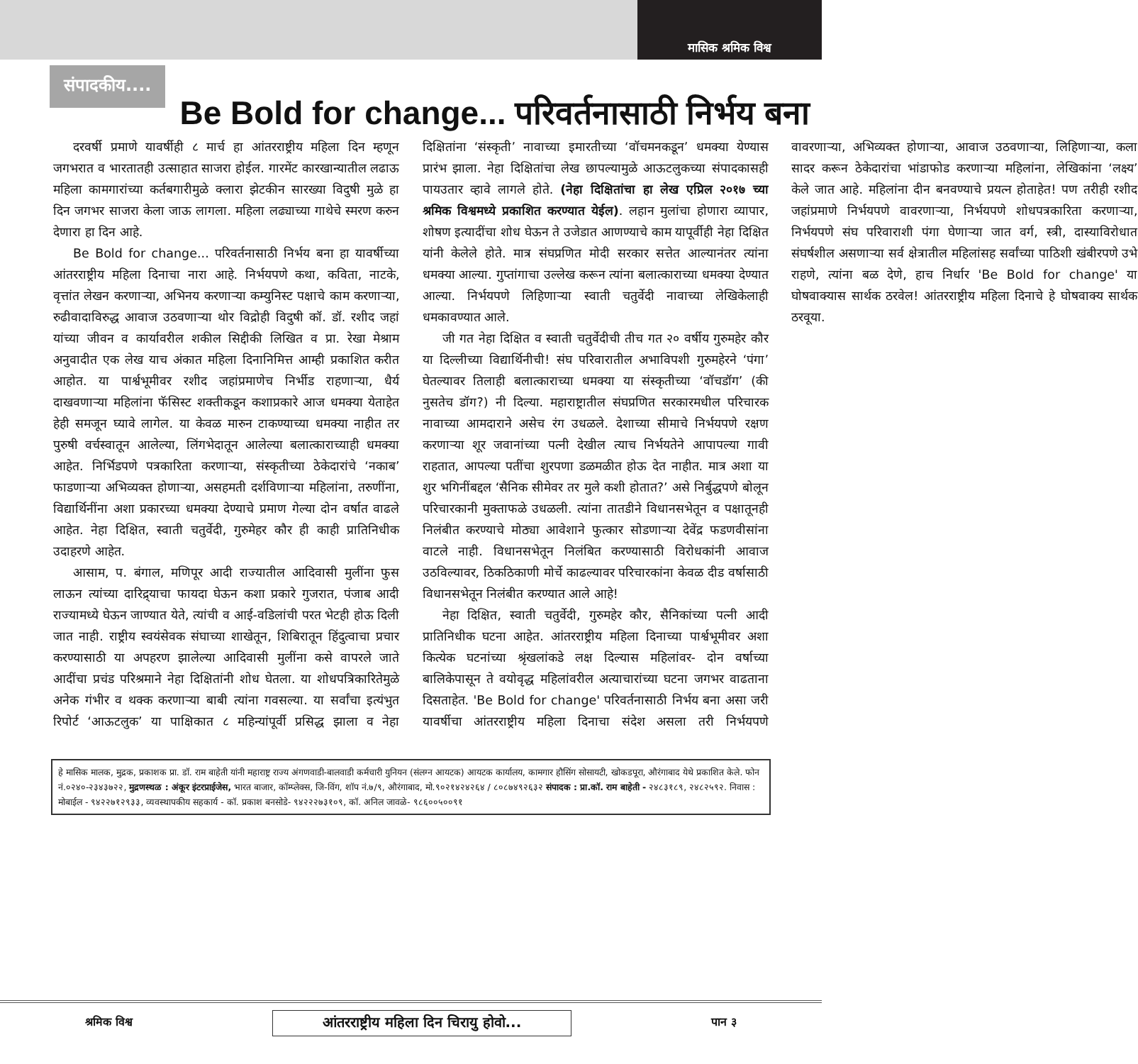मासिक श्रमिक विश्व
संपादकीय....
Be Bold for change... परिवर्तनासाठी निर्भय बना
दरवर्षी प्रमाणे यावर्षीही ८ मार्च हा आंतरराष्ट्रीय महिला दिन म्हणून जगभरात व भारतातही उत्साहात साजरा होईल. गारमेंट कारखान्यातील लढाऊ महिला कामगारांच्या कर्तबगारीमुळे क्लारा झेटकीन सारख्या विदुषी मुळे हा दिन जगभर साजरा केला जाऊ लागला. महिला लढ्याच्या गाथेचे स्मरण करुन देणारा हा दिन आहे.
Be Bold for change... परिवर्तनासाठी निर्भय बना हा यावर्षीच्या आंतरराष्ट्रीय महिला दिनाचा नारा आहे. निर्भयपणे कथा, कविता, नाटके, वृत्तांत लेखन करणाऱ्या, अभिनय करणाऱ्या कम्युनिस्ट पक्षाचे काम करणाऱ्या, रुढीवादाविरुद्ध आवाज उठवणाऱ्या थोर विद्रोही विदुषी कॉ. डॉ. रशीद जहां यांच्या जीवन व कार्यावरील शकील सिद्दीकी लिखित व प्रा. रेखा मेश्राम अनुवादीत एक लेख याच अंकात महिला दिनानिमित्त आम्ही प्रकाशित करीत आहोत. या पार्श्वभूमीवर रशीद जहांप्रमाणेच निर्भीड राहणाऱ्या, धैर्य दाखवणाऱ्या महिलांना फॅसिस्ट शक्तीकडून कशाप्रकारे आज धमक्या येताहेत हेही समजून घ्यावे लागेल. या केवळ मारुन टाकण्याच्या धमक्या नाहीत तर पुरुषी वर्चस्वातून आलेल्या, लिंगभेदातून आलेल्या बलात्काराच्याही धमक्या आहेत. निर्भिडपणे पत्रकारिता करणाऱ्या, संस्कृतीच्या ठेकेदारांचे ‘नकाब’ फाडणाऱ्या अभिव्यक्त होणाऱ्या, असहमती दर्शविणाऱ्या महिलांना, तरुणींना, विद्यार्थिनींना अशा प्रकारच्या धमक्या देण्याचे प्रमाण गेल्या दोन वर्षात वाढले आहेत. नेहा दिक्षित, स्वाती चतुर्वेदी, गुरुमेहर कौर ही काही प्रातिनिधीक उदाहरणे आहेत.
आसाम, प. बंगाल, मणिपूर आदी राज्यातील आदिवासी मुलींना फुस लाऊन त्यांच्या दारिद्र्याचा फायदा घेऊन कशा प्रकारे गुजरात, पंजाब आदी राज्यामध्ये घेऊन जाण्यात येते, त्यांची व आई-वडिलांची परत भेटही होऊ दिली जात नाही. राष्ट्रीय स्वयंसेवक संघाच्या शाखेतून, शिबिरातून हिंदुत्वाचा प्रचार करण्यासाठी या अपहरण झालेल्या आदिवासी मुलींना कसे वापरले जाते आदींचा प्रचंड परिश्रमाने नेहा दिक्षितांनी शोध घेतला. या शोधपत्रिकारितेमुळे अनेक गंभीर व थक्क करणाऱ्या बाबी त्यांना गवसल्या. या सर्वांचा इत्यंभुत रिपोर्ट ‘आऊटलुक’ या पाक्षिकात ८ महिन्यांपूर्वी प्रसिद्ध झाला व नेहा दिक्षितांना ‘संस्कृती’ नावाच्या इमारतीच्या ‘वॉचमनकडून’ धमक्या येण्यास प्रारंभ झाला. नेहा दिक्षितांचा लेख छापल्यामुळे आऊटलुकच्या संपादकासही पायउतार व्हावे लागले होते. (नेहा दिक्षितांचा हा लेख एप्रिल २०१७ च्या श्रमिक विश्वमध्ये प्रकाशित करण्यात येईल). लहान मुलांचा होणारा व्यापार, शोषण इत्यादींचा शोध घेऊन ते उजेडात आणण्याचे काम यापूर्वीही नेहा दिक्षित यांनी केलेले होते. मात्र संघप्रणित मोदी सरकार सत्तेत आल्यानंतर त्यांना धमक्या आल्या. गुप्तांगाचा उल्लेख करून त्यांना बलात्काराच्या धमक्या देण्यात आल्या. निर्भयपणे लिहिणाऱ्या स्वाती चतुर्वेदी नावाच्या लेखिकेलाही धमकावण्यात आले.
जी गत नेहा दिक्षित व स्वाती चतुर्वेदीची तीच गत २० वर्षीय गुरुमहेर कौर या दिल्लीच्या विद्यार्थिनीची! संघ परिवारातील अभाविपशी गुरुमहेरने ‘पंगा’ घेतल्यावर तिलाही बलात्काराच्या धमक्या या संस्कृतीच्या ‘वॉचडॉग’ (की नुसतेच डॉग?) नी दिल्या. महाराष्ट्रातील संघप्रणित सरकारमधील परिचारक नावाच्या आमदाराने असेच रंग उधळले. देशाच्या सीमाचे निर्भयपणे रक्षण करणाऱ्या शूर जवानांच्या पत्नी देखील त्याच निर्भयतेने आपापल्या गावी राहतात, आपल्या पतींचा शुरपणा डळमळीत होऊ देत नाहीत. मात्र अशा या शुर भगिनींबद्दल ‘सैनिक सीमेवर तर मुले कशी होतात?’ असे निर्बुद्धपणे बोलून परिचारकानी मुक्ताफळे उधळली. त्यांना तातडीने विधानसभेतून व पक्षातूनही निलंबीत करण्याचे मोठ्या आवेशाने फुत्कार सोडणाऱ्या देवेंद्र फडणवीसांना वाटले नाही. विधानसभेतून निलंबित करण्यासाठी विरोधकांनी आवाज उठविल्यावर, ठिकठिकाणी मोर्चे काढल्यावर परिचारकांना केवळ दीड वर्षासाठी विधानसभेतून निलंबीत करण्यात आले आहे!
नेहा दिक्षित, स्वाती चतुर्वेदी, गुरुमहेर कौर, सैनिकांच्या पत्नी आदी प्रातिनिधीक घटना आहेत. आंतरराष्ट्रीय महिला दिनाच्या पार्श्वभूमीवर अशा कित्येक घटनांच्या श्रृंखलांकडे लक्ष दिल्यास महिलांवर- दोन वर्षाच्या बालिकेपासून ते वयोवृद्ध महिलांवरील अत्याचारांच्या घटना जगभर वाढताना दिसताहेत. 'Be Bold for change' परिवर्तनासाठी निर्भय बना असा जरी यावर्षीचा आंतरराष्ट्रीय महिला दिनाचा संदेश असला तरी निर्भयपणे वावरणाऱ्या, अभिव्यक्त होणाऱ्या, आवाज उठवणाऱ्या, लिहिणाऱ्या, कला सादर करून ठेकेदारांचा भांडाफोड करणाऱ्या महिलांना, लेखिकांना ‘लक्ष्य’ केले जात आहे. महिलांना दीन बनवण्याचे प्रयत्न होताहेत! पण तरीही रशीद जहांप्रमाणे निर्भयपणे वावरणाऱ्या, निर्भयपणे शोधपत्रकारिता करणाऱ्या, निर्भयपणे संघ परिवाराशी पंगा घेणाऱ्या जात वर्ग, स्त्री, दास्याविरोधात संघर्षशील असणाऱ्या सर्व क्षेत्रातील महिलांसह सर्वांच्या पाठिशी खंबीरपणे उभे राहणे, त्यांना बळ देणे, हाच निर्धार 'Be Bold for change' या घोषवाक्यास सार्थक ठरवेल! आंतरराष्ट्रीय महिला दिनाचे हे घोषवाक्य सार्थक ठरवूया.
हे मासिक मालक, मुद्रक, प्रकाशक प्रा. डॉ. राम बाहेती यांनी महाराष्ट्र राज्य अंगणवाडी-बालवाडी कर्मचारी युनियन (संलग्न आयटक) आयटक कार्यालय, कामगार हौसिंग सोसायटी, खोकडपूरा, औरंगाबाद येथे प्रकाशित केले. फोन नं.०२४०-२३४३७२२, मुद्रणस्थळ : अंकूर इंटरप्राईजेस, भारत बाजार, कॉम्प्लेक्स, जि-विंग, शॉप नं.७/९, औरंगाबाद, मो.९०२१४२४२६४ / ८०८७४९२६३२ संपादक : प्रा.कॉ. राम बाहेती - २४८३१८९, २४८२५९२. निवास : मोबाईल - ९४२२७१२९३३, व्यवस्थापकीय सहकार्य - कॉ. प्रकाश बनसोडे- ९४२२२७३१०९, कॉ. अनिल जावळे- ९८६००५००९१
श्रमिक विश्व आंतरराष्ट्रीय महिला दिन चिरायु होवो... पान ३